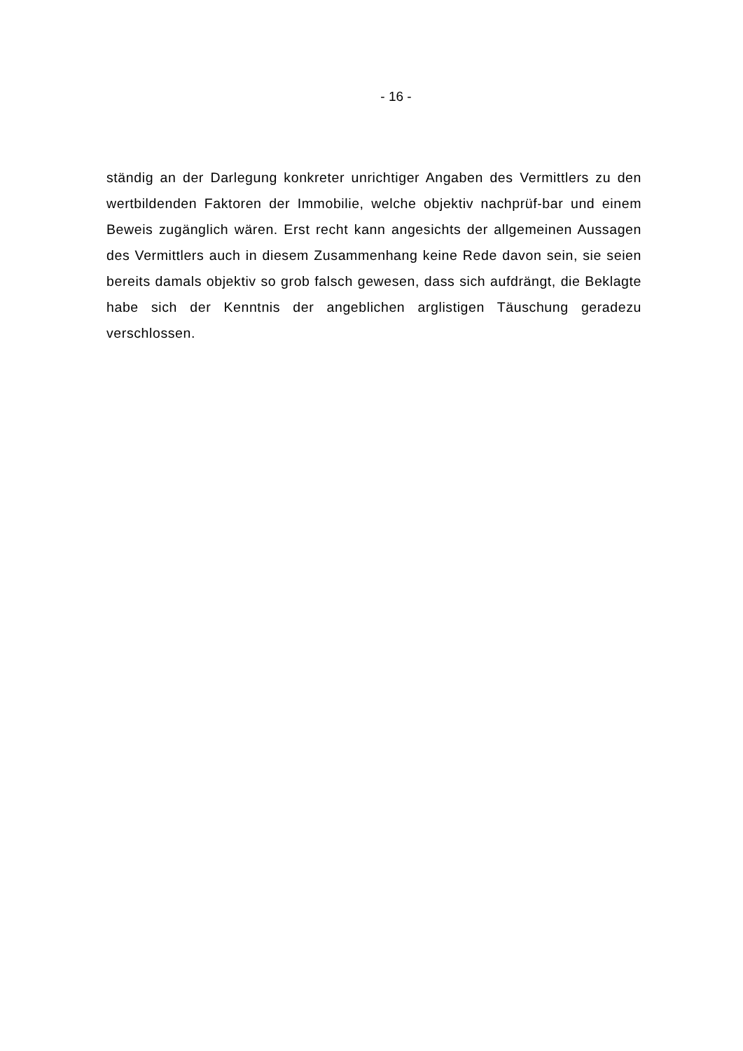- 16 -
ständig an der Darlegung konkreter unrichtiger Angaben des Vermittlers zu den wertbildenden Faktoren der Immobilie, welche objektiv nachprüf-bar und einem Beweis zugänglich wären. Erst recht kann angesichts der allgemeinen Aussagen des Vermittlers auch in diesem Zusammenhang keine Rede davon sein, sie seien bereits damals objektiv so grob falsch gewesen, dass sich aufdrängt, die Beklagte habe sich der Kenntnis der angeblichen arglistigen Täuschung geradezu verschlossen.